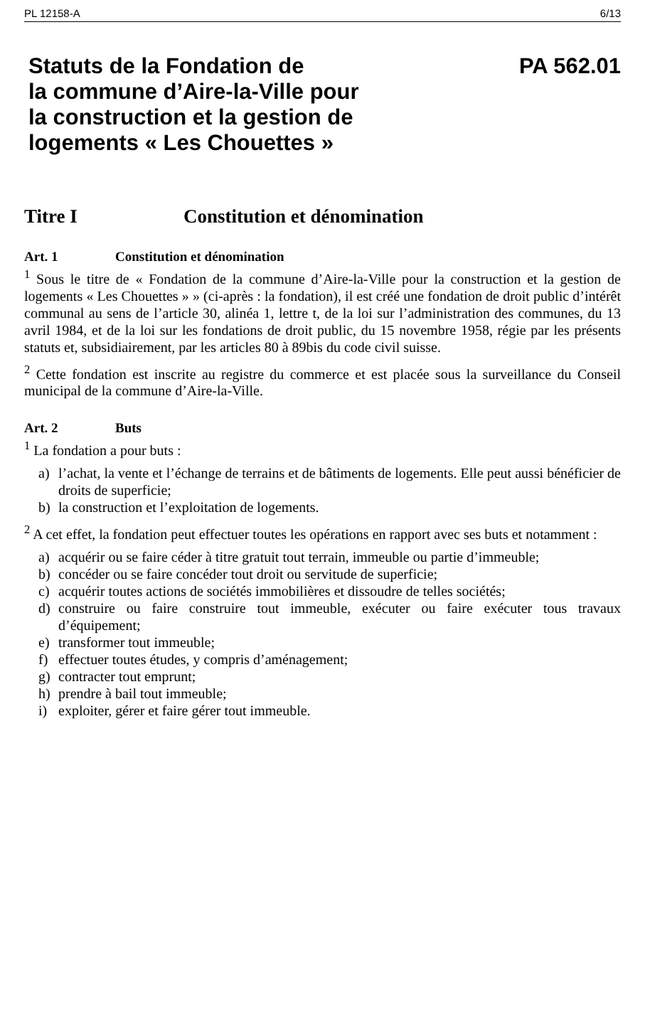PL 12158-A 6/13
Statuts de la Fondation de
la commune d’Aire-la-Ville pour
la construction et la gestion de
logements « Les Chouettes »
PA 562.01
Titre I Constitution et dénomination
Art. 1 Constitution et dénomination
<sup>1</sup> Sous le titre de « Fondation de la commune d’Aire-la-Ville pour la construction et la gestion de logements « Les Chouettes » » (ci-après : la fondation), il est créé une fondation de droit public d’intérêt communal au sens de l’article 30, alinéa 1, lettre t, de la loi sur l’administration des communes, du 13 avril 1984, et de la loi sur les fondations de droit public, du 15 novembre 1958, régie par les présents statuts et, subsidiairement, par les articles 80 à 89bis du code civil suisse.
<sup>2</sup> Cette fondation est inscrite au registre du commerce et est placée sous la surveillance du Conseil municipal de la commune d’Aire-la-Ville.
Art. 2 Buts
<sup>1</sup> La fondation a pour buts :
a) l’achat, la vente et l’échange de terrains et de bâtiments de logements. Elle peut aussi bénéficier de droits de superficie;
b) la construction et l’exploitation de logements.
<sup>2</sup> A cet effet, la fondation peut effectuer toutes les opérations en rapport avec ses buts et notamment :
a) acquérir ou se faire céder à titre gratuit tout terrain, immeuble ou partie d’immeuble;
b) concéder ou se faire concéder tout droit ou servitude de superficie;
c) acquérir toutes actions de sociétés immobilières et dissoudre de telles sociétés;
d) construire ou faire construire tout immeuble, exécuter ou faire exécuter tous travaux d’équipement;
e) transformer tout immeuble;
f) effectuer toutes études, y compris d’aménagement;
g) contracter tout emprunt;
h) prendre à bail tout immeuble;
i) exploiter, gérer et faire gérer tout immeuble.